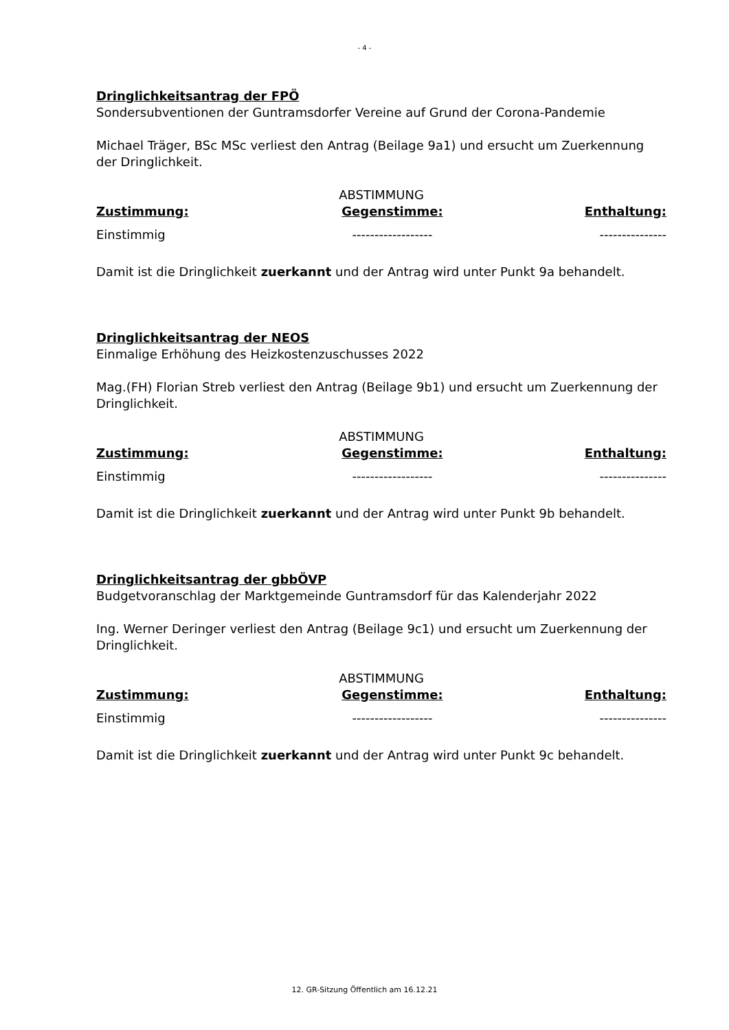- 4 -
Dringlichkeitsantrag der FPÖ
Sondersubventionen der Guntramsdorfer Vereine auf Grund der Corona-Pandemie
Michael Träger, BSc MSc verliest den Antrag (Beilage 9a1) und ersucht um Zuerkennung der Dringlichkeit.
| ABSTIMMUNG | | |
| --- | --- | --- |
| Zustimmung: | Gegenstimme: | Enthaltung: |
| Einstimmig | ------------------ | --------------- |
Damit ist die Dringlichkeit zuerkannt und der Antrag wird unter Punkt 9a behandelt.
Dringlichkeitsantrag der NEOS
Einmalige Erhöhung des Heizkostenzuschusses 2022
Mag.(FH) Florian Streb verliest den Antrag (Beilage 9b1) und ersucht um Zuerkennung der Dringlichkeit.
| ABSTIMMUNG | | |
| --- | --- | --- |
| Zustimmung: | Gegenstimme: | Enthaltung: |
| Einstimmig | ------------------ | --------------- |
Damit ist die Dringlichkeit zuerkannt und der Antrag wird unter Punkt 9b behandelt.
Dringlichkeitsantrag der gbbÖVP
Budgetvoranschlag der Marktgemeinde Guntramsdorf für das Kalenderjahr 2022
Ing. Werner Deringer verliest den Antrag (Beilage 9c1) und ersucht um Zuerkennung der Dringlichkeit.
| ABSTIMMUNG | | |
| --- | --- | --- |
| Zustimmung: | Gegenstimme: | Enthaltung: |
| Einstimmig | ------------------ | --------------- |
Damit ist die Dringlichkeit zuerkannt und der Antrag wird unter Punkt 9c behandelt.
12. GR-Sitzung Öffentlich am 16.12.21